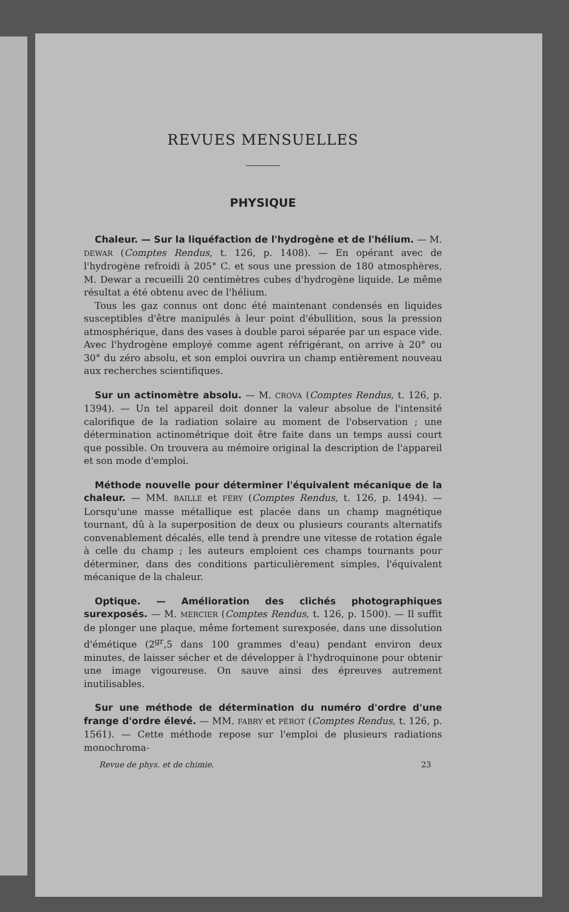REVUES MENSUELLES
PHYSIQUE
Chaleur. — Sur la liquéfaction de l'hydrogène et de l'hélium. — M. DEWAR (Comptes Rendus, t. 126, p. 1408). — En opérant avec de l'hydrogène refroidi à 205° C. et sous une pression de 180 atmosphères, M. Dewar a recueilli 20 centimètres cubes d'hydrogène liquide. Le même résultat a été obtenu avec de l'hélium.
Tous les gaz connus ont donc été maintenant condensés en liquides susceptibles d'être manipulés à leur point d'ébullition, sous la pression atmosphérique, dans des vases à double paroi séparée par un espace vide. Avec l'hydrogène employé comme agent réfrigérant, on arrive à 20° ou 30° du zéro absolu, et son emploi ouvrira un champ entièrement nouveau aux recherches scientifiques.
Sur un actinomètre absolu. — M. CROVA (Comptes Rendus, t. 126, p. 1394). — Un tel appareil doit donner la valeur absolue de l'intensité calorifique de la radiation solaire au moment de l'observation ; une détermination actinométrique doit être faite dans un temps aussi court que possible. On trouvera au mémoire original la description de l'appareil et son mode d'emploi.
Méthode nouvelle pour déterminer l'équivalent mécanique de la chaleur. — MM. BAILLE et FÉRY (Comptes Rendus, t. 126, p. 1494). — Lorsqu'une masse métallique est placée dans un champ magnétique tournant, dû à la superposition de deux ou plusieurs courants alternatifs convenablement décalés, elle tend à prendre une vitesse de rotation égale à celle du champ ; les auteurs emploient ces champs tournants pour déterminer, dans des conditions particulièrement simples, l'équivalent mécanique de la chaleur.
Optique. — Amélioration des clichés photographiques surexposés. — M. MERCIER (Comptes Rendus, t. 126, p. 1500). — Il suffit de plonger une plaque, même fortement surexposée, dans une dissolution d'émétique (2<sup>gr</sup>,5 dans 100 grammes d'eau) pendant environ deux minutes, de laisser sécher et de développer à l'hydroquinone pour obtenir une image vigoureuse. On sauve ainsi des épreuves autrement inutilisables.
Sur une méthode de détermination du numéro d'ordre d'une frange d'ordre élevé. — MM. FABRY et PÉROT (Comptes Rendus, t. 126, p. 1561). — Cette méthode repose sur l'emploi de plusieurs radiations monochroma-
Revue de phys. et de chimie. 23